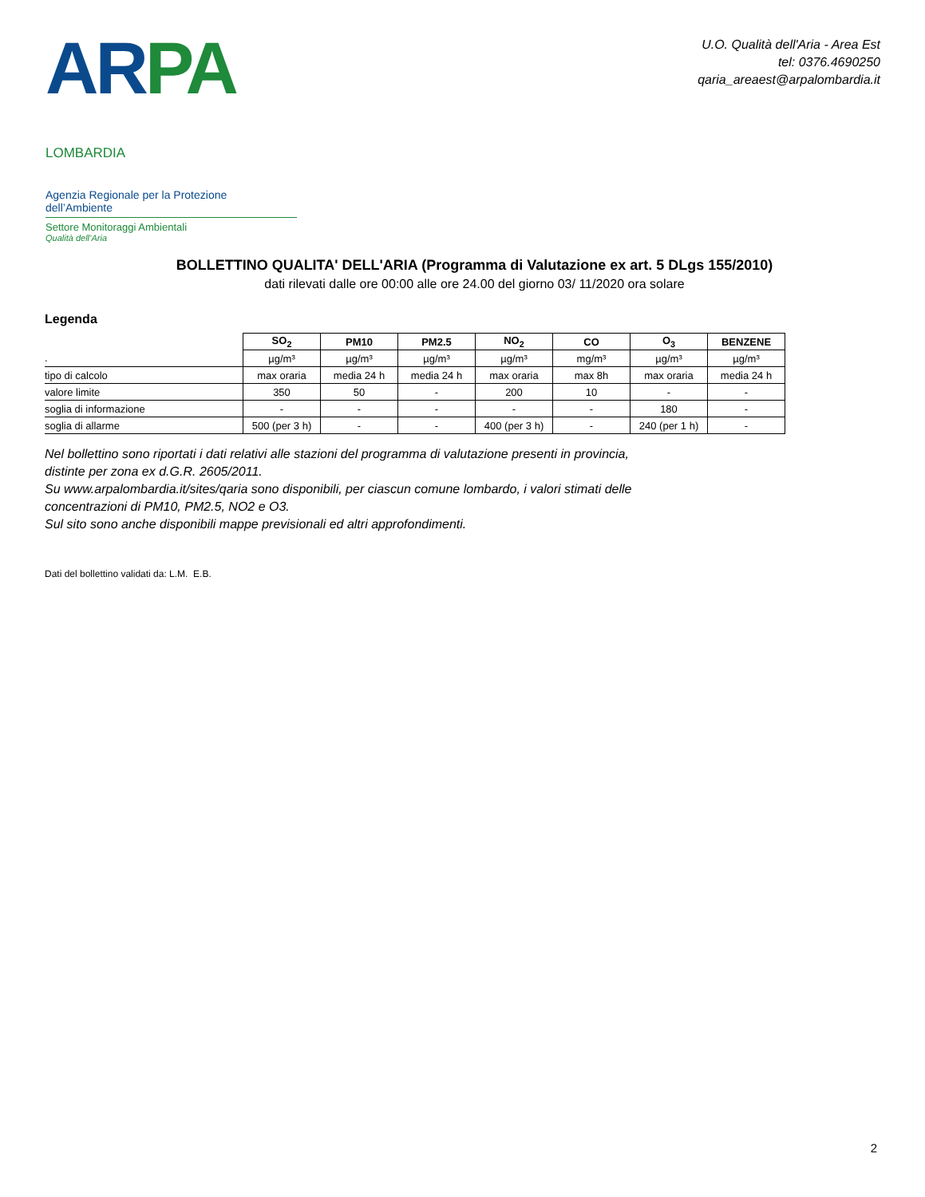AR PA LOMBARDIA
Agenzia Regionale per la Protezione dell’Ambiente
Settore Monitoraggi Ambientali
Qualità dell’Aria
U.O. Qualità dell'Aria - Area Est
tel: 0376.4690250
qaria_areaest@arpalombardia.it
BOLLETTINO QUALITA' DELL'ARIA (Programma di Valutazione ex art. 5 DLgs 155/2010)
dati rilevati dalle ore 00:00 alle ore 24.00 del giorno 03/ 11/2020 ora solare
Legenda
| | SO<sub>2</sub> | PM10 | PM2.5 | NO<sub>2</sub> | CO | O<sub>3</sub> | BENZENE |
| . | µg/m³ | µg/m³ | µg/m³ | µg/m³ | mg/m³ | µg/m³ | µg/m³ |
| tipo di calcolo | max oraria | media 24 h | media 24 h | max oraria | max 8h | max oraria | media 24 h |
| valore limite | 350 | 50 | - | 200 | 10 | - | - |
| soglia di informazione | - | - | - | - | - | 180 | - |
| soglia di allarme | 500 (per 3 h) | - | - | 400 (per 3 h) | - | 240 (per 1 h) | - |
Nel bollettino sono riportati i dati relativi alle stazioni del programma di valutazione presenti in provincia,
distinte per zona ex d.G.R. 2605/2011.
Su www.arpalombardia.it/sites/qaria sono disponibili, per ciascun comune lombardo, i valori stimati delle
concentrazioni di PM10, PM2.5, NO2 e O3.
Sul sito sono anche disponibili mappe previsionali ed altri approfondimenti.
Dati del bollettino validati da: L.M. E.B.
2